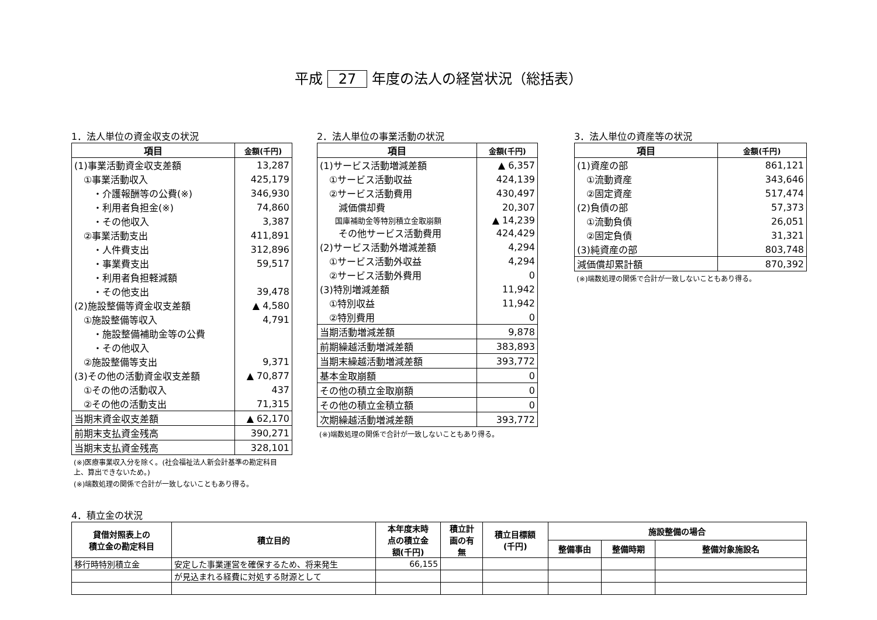平成 27 年度の法人の経営状況（総括表）
1．法人単位の資金収支の状況
| 項目 | 金額(千円) |
| --- | --- |
| (1)事業活動資金収支差額 | 13,287 |
| ①事業活動収入 | 425,179 |
| ・介護報酬等の公費(※) | 346,930 |
| ・利用者負担金(※) | 74,860 |
| ・その他収入 | 3,387 |
| ②事業活動支出 | 411,891 |
| ・人件費支出 | 312,896 |
| ・事業費支出 | 59,517 |
| ・利用者負担軽減額 | |
| ・その他支出 | 39,478 |
| (2)施設整備等資金収支差額 | ▲ 4,580 |
| ①施設整備等収入 | 4,791 |
| ・施設整備補助金等の公費 | |
| ・その他収入 | |
| ②施設整備等支出 | 9,371 |
| (3)その他の活動資金収支差額 | ▲ 70,877 |
| ①その他の活動収入 | 437 |
| ②その他の活動支出 | 71,315 |
| 当期末資金収支差額 | ▲ 62,170 |
| 前期末支払資金残高 | 390,271 |
| 当期末支払資金残高 | 328,101 |
(※)医療事業収入分を除く。(社会福祉法人新会計基準の勘定科目上、算出できないため。)
(※)端数処理の関係で合計が一致しないこともあり得る。
2．法人単位の事業活動の状況
| 項目 | 金額(千円) |
| --- | --- |
| (1)サービス活動増減差額 | ▲ 6,357 |
| ①サービス活動収益 | 424,139 |
| ②サービス活動費用 | 430,497 |
| 減価償却費 | 20,307 |
| 国庫補助金等特別積立金取崩額 | ▲ 14,239 |
| その他サービス活動費用 | 424,429 |
| (2)サービス活動外増減差額 | 4,294 |
| ①サービス活動外収益 | 4,294 |
| ②サービス活動外費用 | 0 |
| (3)特別増減差額 | 11,942 |
| ①特別収益 | 11,942 |
| ②特別費用 | 0 |
| 当期活動増減差額 | 9,878 |
| 前期繰越活動増減差額 | 383,893 |
| 当期末繰越活動増減差額 | 393,772 |
| 基本金取崩額 | 0 |
| その他の積立金取崩額 | 0 |
| その他の積立金積立額 | 0 |
| 次期繰越活動増減差額 | 393,772 |
(※)端数処理の関係で合計が一致しないこともあり得る。
3．法人単位の資産等の状況
| 項目 | 金額(千円) |
| --- | --- |
| (1)資産の部 | 861,121 |
| ①流動資産 | 343,646 |
| ②固定資産 | 517,474 |
| (2)負債の部 | 57,373 |
| ①流動負債 | 26,051 |
| ②固定負債 | 31,321 |
| (3)純資産の部 | 803,748 |
| 減価償却累計額 | 870,392 |
(※)端数処理の関係で合計が一致しないこともあり得る。
4．積立金の状況
| 貸借対照表上の 積立金の勘定科目 | 積立目的 | 本年度末時 点の積立金 額(千円) | 積立計 画の有 無 | 積立目標額 (千円) | 施設整備の場合 | | |
| --- | --- | --- | --- | --- | --- | --- | --- |
| | | | | | 整備事由 | 整備時期 | 整備対象施設名 |
| 移行時特別積立金 | 安定した事業運営を確保するため、将来発生 | 66,155 | | | | | |
| | が見込まれる経費に対処する財源として | | | | | | |